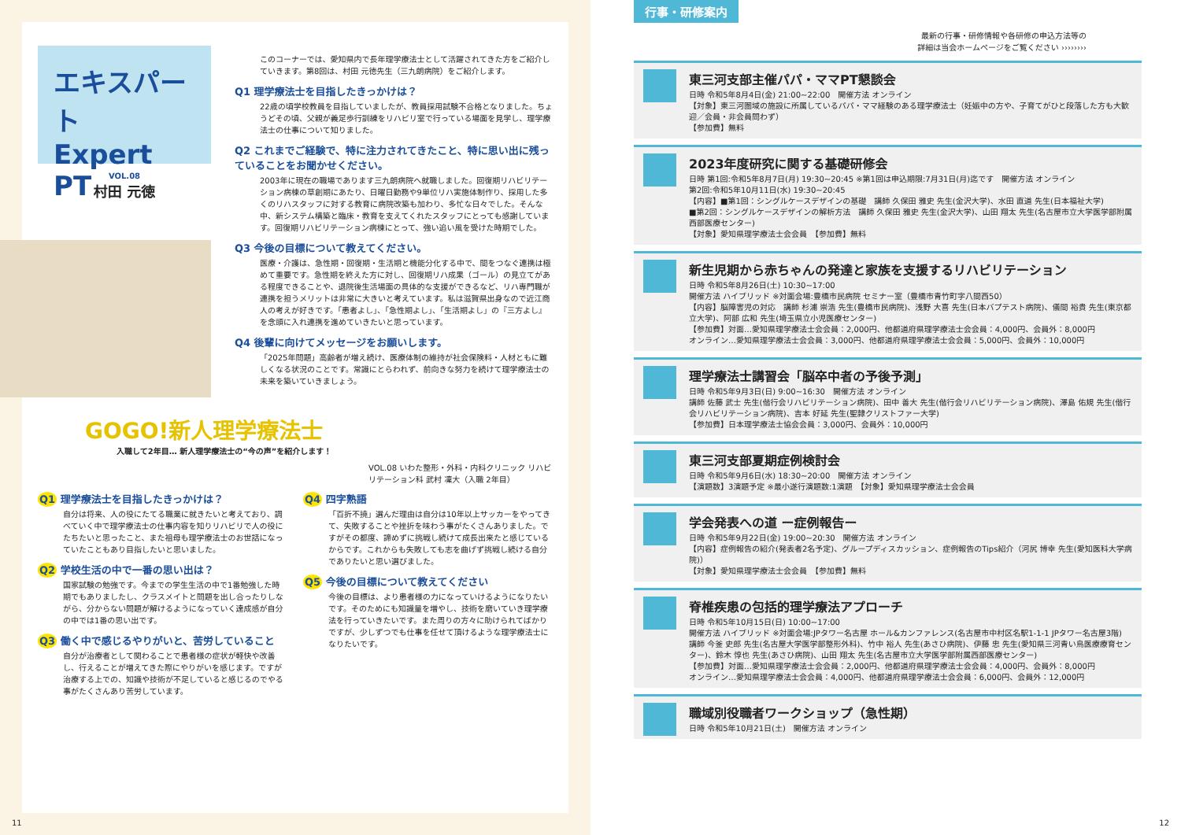エキスパート
Expert PT
VOL.08
村田 元徳
このコーナーでは、愛知県内で長年理学療法士として活躍されてきた方をご紹介していきます。第8回は、村田 元徳先生（三九朗病院）をご紹介します。
Q1 理学療法士を目指したきっかけは？
22歳の頃学校教員を目指していましたが、教員採用試験不合格となりました。ちょうどその頃、父親が義足歩行訓練をリハビリ室で行っている場面を見学し、理学療法士の仕事について知りました。
Q2 これまでご経験で、特に注力されてきたこと、特に思い出に残っていることをお聞かせください。
2003年に現在の職場であります三九朗病院へ就職しました。回復期リハビリテーション病棟の草創期にあたり、日曜日勤務や9単位リハ実施体制作り、採用した多くのリハスタッフに対する教育に病院改築も加わり、多忙な日々でした。そんな中、新システム構築と臨床・教育を支えてくれたスタッフにとっても感謝しています。回復期リハビリテーション病棟にとって、強い追い風を受けた時期でした。
Q3 今後の目標について教えてください。
医療・介護は、急性期・回復期・生活期と機能分化する中で、間をつなぐ連携は極めて重要です。急性期を終えた方に対し、回復期リハ成果（ゴール）の見立てがある程度できることや、退院後生活場面の具体的な支援ができるなど、リハ専門職が連携を担うメリットは非常に大きいと考えています。私は滋賀県出身なので近江商人の考えが好きです。「患者よし」、「急性期よし」、「生活期よし」の『三方よし』を念頭に入れ連携を進めていきたいと思っています。
Q4 後輩に向けてメッセージをお願いします。
「2025年問題」高齢者が増え続け、医療体制の維持が社会保険料・人材ともに難しくなる状況のことです。常識にとらわれず、前向きな努力を続けて理学療法士の未来を築いていきましょう。
GOGO!新人理学療法士
入職して2年目… 新人理学療法士の“今の声”を紹介します！
VOL.08 いわた整形・外科・内科クリニック リハビリテーション科 武村 凜大（入職 2年目）
Q1 理学療法士を目指したきっかけは？
自分は将来、人の役にたてる職業に就きたいと考えており、調べていく中で理学療法士の仕事内容を知りリハビリで人の役にたちたいと思ったこと、また祖母も理学療法士のお世話になっていたこともあり目指したいと思いました。
Q2 学校生活の中で一番の思い出は？
国家試験の勉強です。今までの学生生活の中で1番勉強した時期でもありましたし、クラスメイトと問題を出し合ったりしながら、分からない問題が解けるようになっていく達成感が自分の中では1番の思い出です。
Q3 働く中で感じるやりがいと、苦労していること
自分が治療者として関わることで患者様の症状が軽快や改善し、行えることが増えてきた際にやりがいを感じます。ですが治療する上での、知識や技術が不足していると感じるのでやる事がたくさんあり苦労しています。
Q4 四字熟語
「百折不撓」選んだ理由は自分は10年以上サッカーをやってきて、失敗することや挫折を味わう事がたくさんありました。ですがその都度、諦めずに挑戦し続けて成長出来たと感じているからです。これからも失敗しても志を曲げず挑戦し続ける自分でありたいと思い選びました。
Q5 今後の目標について教えてください
今後の目標は、より患者様の力になっていけるようになりたいです。そのためにも知識量を増やし、技術を磨いていき理学療法を行っていきたいです。また周りの方々に助けられてばかりですが、少しずつでも仕事を任せて頂けるような理学療法士になりたいです。
11
行事・研修案内
最新の行事・研修情報や各研修の申込方法等の
詳細は当会ホームページをご覧ください ››››››››
東三河支部主催パパ・ママPT懇談会
日時 令和5年8月4日(金) 21:00~22:00　開催方法 オンライン
【対象】東三河圏域の施設に所属しているパパ・ママ経験のある理学療法士（妊娠中の方や、子育てがひと段落した方も大歓迎／会員・非会員問わず）
【参加費】無料
2023年度研究に関する基礎研修会
日時 第1回:令和5年8月7日(月) 19:30~20:45 ※第1回は申込期限:7月31日(月)迄です　開催方法 オンライン
第2回:令和5年10月11日(水) 19:30~20:45
【内容】■第1回：シングルケースデザインの基礎　講師 久保田 雅史 先生(金沢大学)、水田 直道 先生(日本福祉大学)
■第2回：シングルケースデザインの解析方法　講師 久保田 雅史 先生(金沢大学)、山田 翔太 先生(名古屋市立大学医学部附属西部医療センター)
【対象】愛知県理学療法士会会員　【参加費】無料
新生児期から赤ちゃんの発達と家族を支援するリハビリテーション
日時 令和5年8月26日(土) 10:30~17:00
開催方法 ハイブリッド ※対面会場:豊橋市民病院 セミナー室（豊橋市青竹町字八間西50）
【内容】脳障害児の対応　講師 杉浦 崇浩 先生(豊橋市民病院)、浅野 大喜 先生(日本バプテスト病院)、儀間 裕貴 先生(東京都立大学)、阿部 広和 先生(埼玉県立小児医療センター)
【参加費】対面…愛知県理学療法士会会員：2,000円、他都道府県理学療法士会会員：4,000円、会員外：8,000円
オンライン…愛知県理学療法士会会員：3,000円、他都道府県理学療法士会会員：5,000円、会員外：10,000円
理学療法士講習会「脳卒中者の予後予測」
日時 令和5年9月3日(日) 9:00~16:30　開催方法 オンライン
講師 佐藤 武士 先生(偕行会リハビリテーション病院)、田中 善大 先生(偕行会リハビリテーション病院)、澤島 佑規 先生(偕行会リハビリテーション病院)、吉本 好延 先生(聖隷クリストファー大学)
【参加費】日本理学療法士協会会員：3,000円、会員外：10,000円
東三河支部夏期症例検討会
日時 令和5年9月6日(水) 18:30~20:00　開催方法 オンライン
【演題数】3演題予定 ※最小遂行演題数:1演題　【対象】愛知県理学療法士会会員
学会発表への道 ー症例報告ー
日時 令和5年9月22日(金) 19:00~20:30　開催方法 オンライン
【内容】症例報告の紹介(発表者2名予定)、グループディスカッション、症例報告のTips紹介（河尻 博幸 先生(愛知医科大学病院)）
【対象】愛知県理学療法士会会員　【参加費】無料
脊椎疾患の包括的理学療法アプローチ
日時 令和5年10月15日(日) 10:00~17:00
開催方法 ハイブリッド ※対面会場:JPタワー名古屋 ホール&カンファレンス(名古屋市中村区名駅1-1-1 JPタワー名古屋3階)
講師 今釜 史郎 先生(名古屋大学医学部整形外科)、竹中 裕人 先生(あさひ病院)、伊藤 忠 先生(愛知県三河青い鳥医療療育センター)、鈴木 惇也 先生(あさひ病院)、山田 翔太 先生(名古屋市立大学医学部附属西部医療センター)
【参加費】対面…愛知県理学療法士会会員：2,000円、他都道府県理学療法士会会員：4,000円、会員外：8,000円
オンライン…愛知県理学療法士会会員：4,000円、他都道府県理学療法士会会員：6,000円、会員外：12,000円
職域別役職者ワークショップ（急性期）
日時 令和5年10月21日(土)　開催方法 オンライン
12